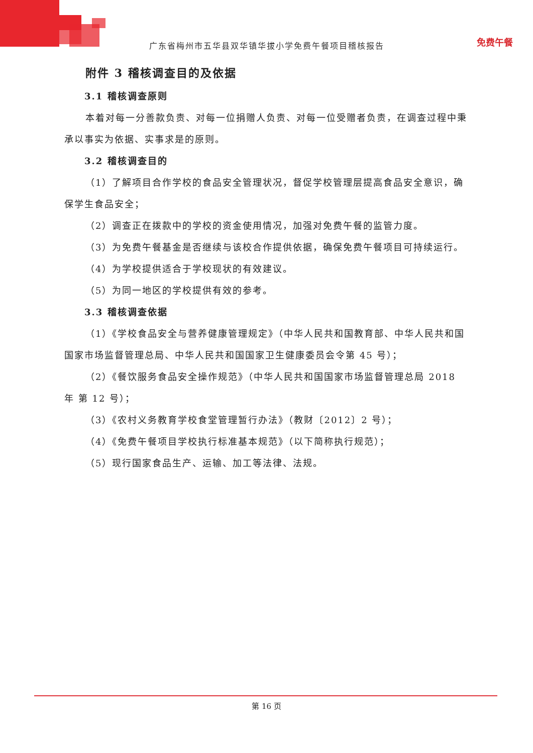广东省梅州市五华县双华镇华拔小学免费午餐项目稽核报告 免费午餐
附件 3 稽核调查目的及依据
3.1 稽核调查原则
本着对每一分善款负责、对每一位捐赠人负责、对每一位受赠者负责，在调查过程中秉承以事实为依据、实事求是的原则。
3.2 稽核调查目的
（1）了解项目合作学校的食品安全管理状况，督促学校管理层提高食品安全意识，确保学生食品安全；
（2）调查正在拨款中的学校的资金使用情况，加强对免费午餐的监管力度。
（3）为免费午餐基金是否继续与该校合作提供依据，确保免费午餐项目可持续运行。
（4）为学校提供适合于学校现状的有效建议。
（5）为同一地区的学校提供有效的参考。
3.3 稽核调查依据
（1）《学校食品安全与营养健康管理规定》（中华人民共和国教育部、中华人民共和国国家市场监督管理总局、中华人民共和国国家卫生健康委员会令第 45 号）；
（2）《餐饮服务食品安全操作规范》（中华人民共和国国家市场监督管理总局 2018 年 第 12 号）；
（3）《农村义务教育学校食堂管理暂行办法》（教财〔2012〕2 号）；
（4）《免费午餐项目学校执行标准基本规范》（以下简称执行规范）；
（5）现行国家食品生产、运输、加工等法律、法规。
第 16 页